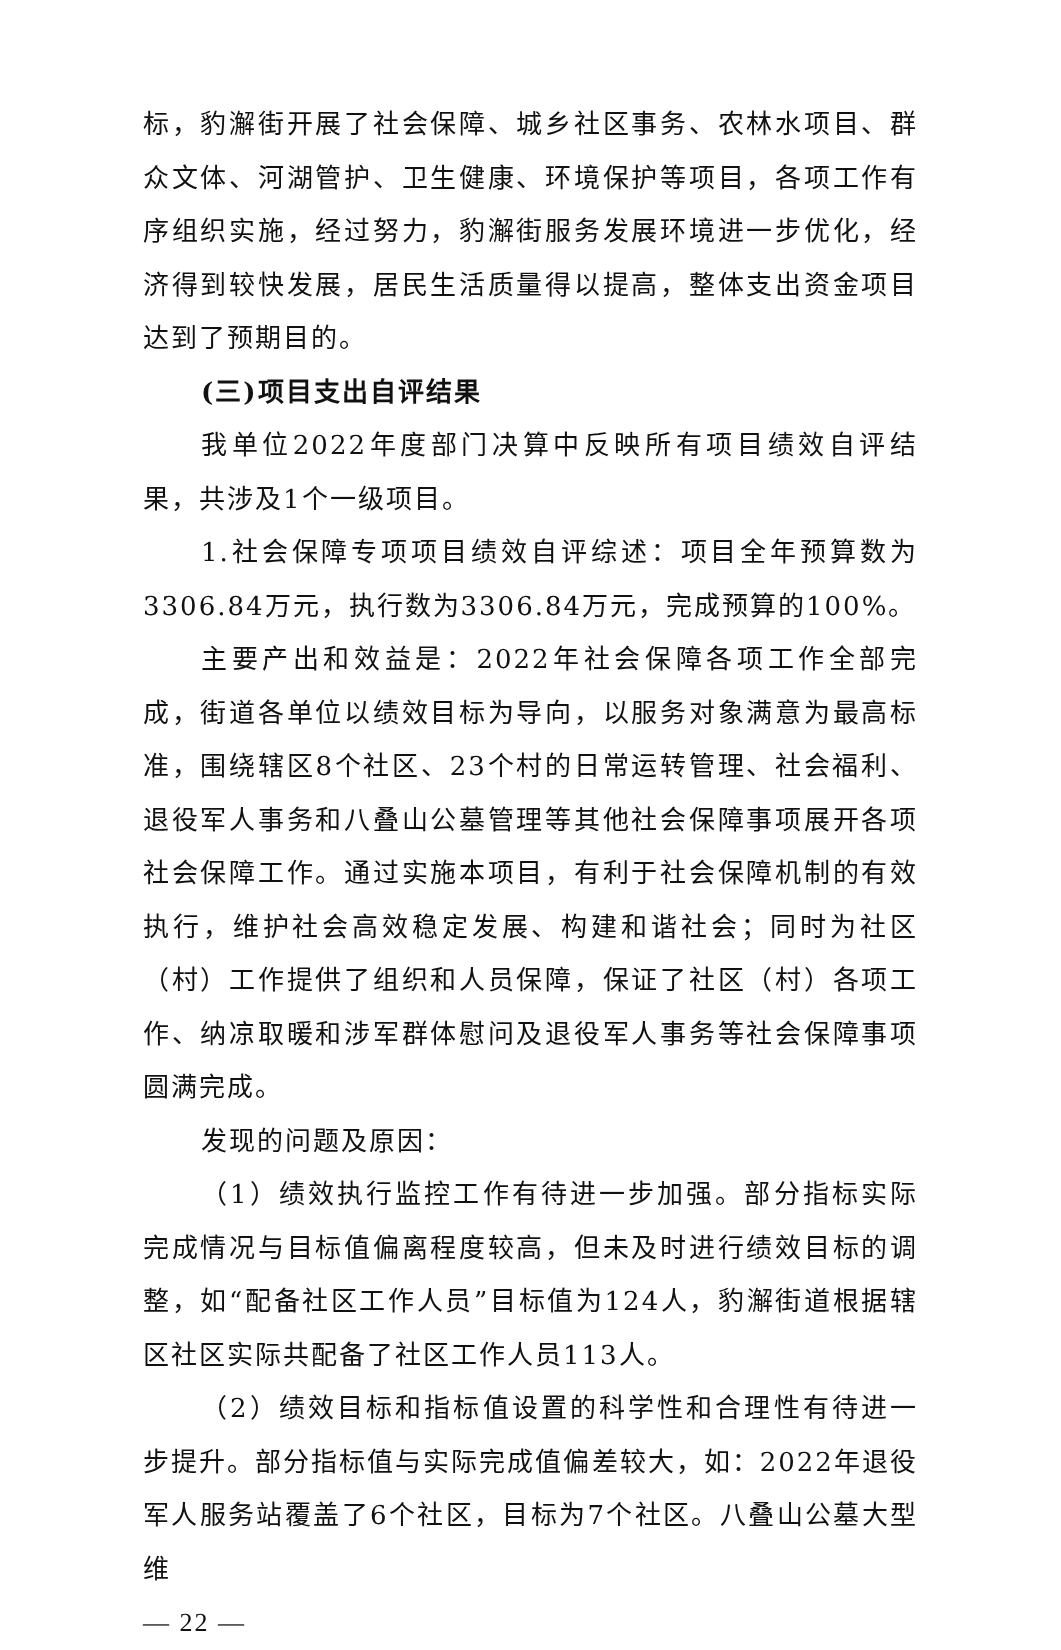标，豹澥街开展了社会保障、城乡社区事务、农林水项目、群众文体、河湖管护、卫生健康、环境保护等项目，各项工作有序组织实施，经过努力，豹澥街服务发展环境进一步优化，经济得到较快发展，居民生活质量得以提高，整体支出资金项目达到了预期目的。
(三)项目支出自评结果
我单位2022年度部门决算中反映所有项目绩效自评结果，共涉及1个一级项目。
1.社会保障专项项目绩效自评综述：项目全年预算数为3306.84万元，执行数为3306.84万元，完成预算的100%。
主要产出和效益是：2022年社会保障各项工作全部完成，街道各单位以绩效目标为导向，以服务对象满意为最高标准，围绕辖区8个社区、23个村的日常运转管理、社会福利、退役军人事务和八叠山公墓管理等其他社会保障事项展开各项社会保障工作。通过实施本项目，有利于社会保障机制的有效执行，维护社会高效稳定发展、构建和谐社会；同时为社区（村）工作提供了组织和人员保障，保证了社区（村）各项工作、纳凉取暖和涉军群体慰问及退役军人事务等社会保障事项圆满完成。
发现的问题及原因：
（1）绩效执行监控工作有待进一步加强。部分指标实际完成情况与目标值偏离程度较高，但未及时进行绩效目标的调整，如“配备社区工作人员”目标值为124人，豹澥街道根据辖区社区实际共配备了社区工作人员113人。
（2）绩效目标和指标值设置的科学性和合理性有待进一步提升。部分指标值与实际完成值偏差较大，如：2022年退役军人服务站覆盖了6个社区，目标为7个社区。八叠山公墓大型维
— 22 —